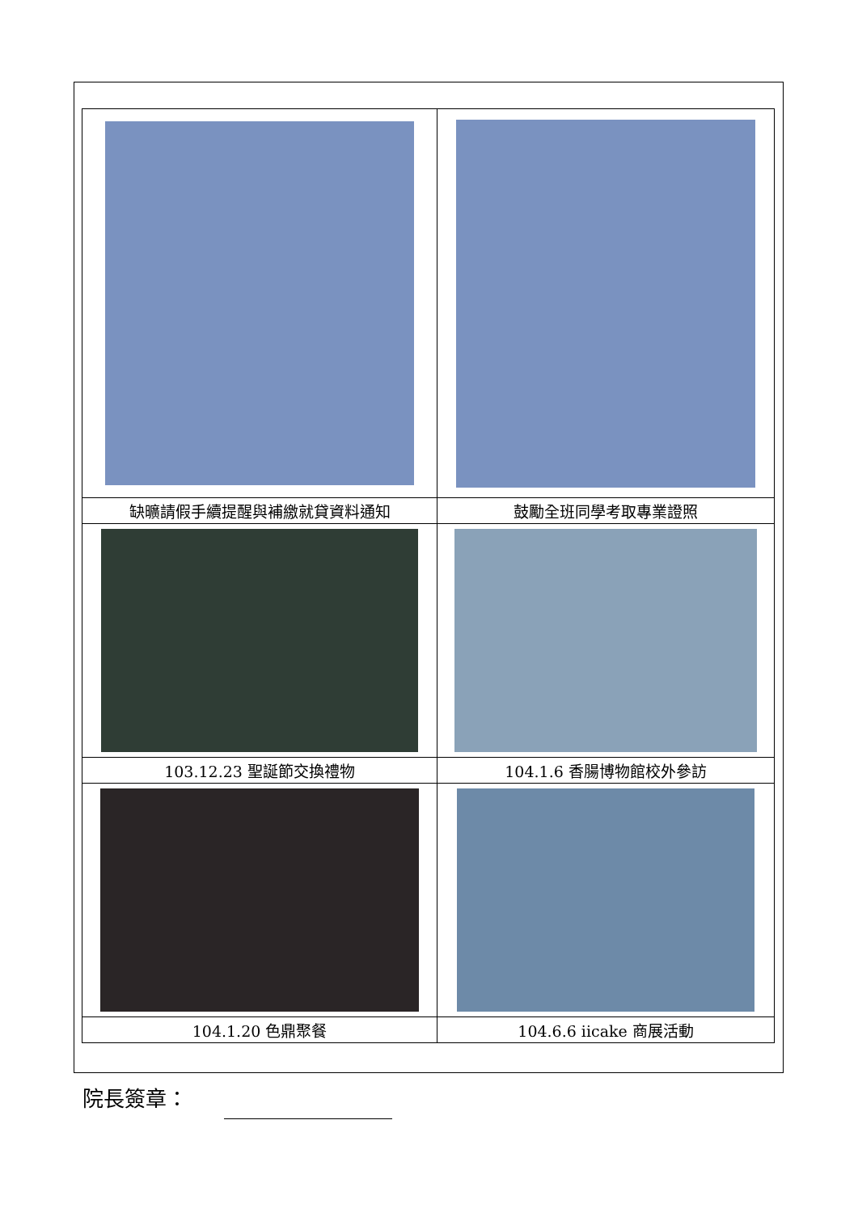| 缺曠請假手續提醒與補繳就貸資料通知 | 鼓勵全班同學考取專業證照 |
| 103.12.23 聖誕節交換禮物 | 104.1.6 香腸博物館校外參訪 |
| 104.1.20 色鼎聚餐 | 104.6.6 iicake 商展活動 |
院長簽章：